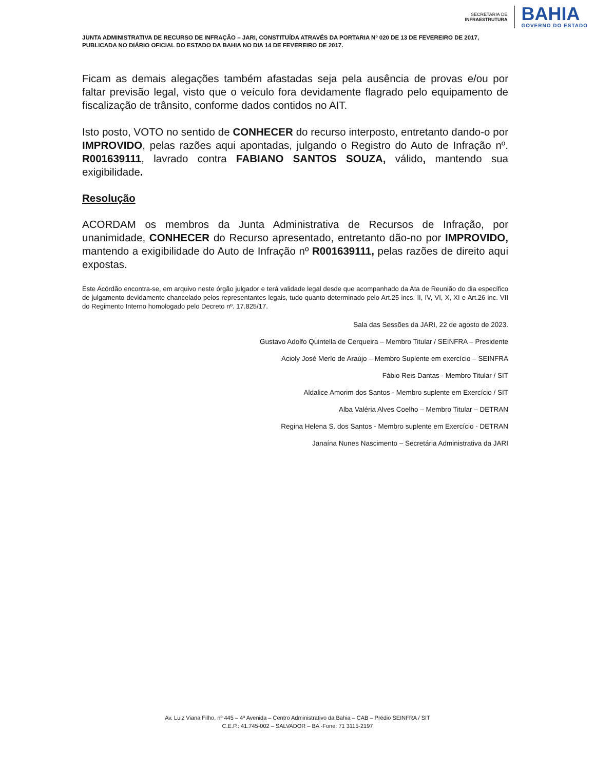SECRETARIA DE
INFRAESTRUTURA
BAHIA
GOVERNO DO ESTADO
JUNTA ADMINISTRATIVA DE RECURSO DE INFRAÇÃO – JARI, CONSTITUÍDA ATRAVÉS DA PORTARIA Nº 020 DE 13 DE FEVEREIRO DE 2017, PUBLICADA NO DIÁRIO OFICIAL DO ESTADO DA BAHIA NO DIA 14 DE FEVEREIRO DE 2017.
Ficam as demais alegações também afastadas seja pela ausência de provas e/ou por faltar previsão legal, visto que o veículo fora devidamente flagrado pelo equipamento de fiscalização de trânsito, conforme dados contidos no AIT.
Isto posto, VOTO no sentido de CONHECER do recurso interposto, entretanto dando-o por IMPROVIDO, pelas razões aqui apontadas, julgando o Registro do Auto de Infração nº. R001639111, lavrado contra FABIANO SANTOS SOUZA, válido, mantendo sua exigibilidade.
Resolução
ACORDAM os membros da Junta Administrativa de Recursos de Infração, por unanimidade, CONHECER do Recurso apresentado, entretanto dão-no por IMPROVIDO, mantendo a exigibilidade do Auto de Infração nº R001639111, pelas razões de direito aqui expostas.
Este Acórdão encontra-se, em arquivo neste órgão julgador e terá validade legal desde que acompanhado da Ata de Reunião do dia específico de julgamento devidamente chancelado pelos representantes legais, tudo quanto determinado pelo Art.25 incs. II, IV, VI, X, XI e Art.26 inc. VII do Regimento Interno homologado pelo Decreto nº. 17.825/17.
Sala das Sessões da JARI, 22 de agosto de 2023.
Gustavo Adolfo Quintella de Cerqueira – Membro Titular / SEINFRA – Presidente
Acioly José Merlo de Araújo – Membro Suplente em exercício – SEINFRA
Fábio Reis Dantas - Membro Titular / SIT
Aldalice Amorim dos Santos - Membro suplente em Exercício / SIT
Alba Valéria Alves Coelho – Membro Titular – DETRAN
Regina Helena S. dos Santos - Membro suplente em Exercício - DETRAN
Janaína Nunes Nascimento – Secretária Administrativa da JARI
Av. Luiz Viana Filho, nº 445 – 4ª Avenida – Centro Administrativo da Bahia – CAB – Prédio SEINFRA / SIT
C.E.P.: 41.745-002 – SALVADOR – BA -Fone: 71 3115-2197